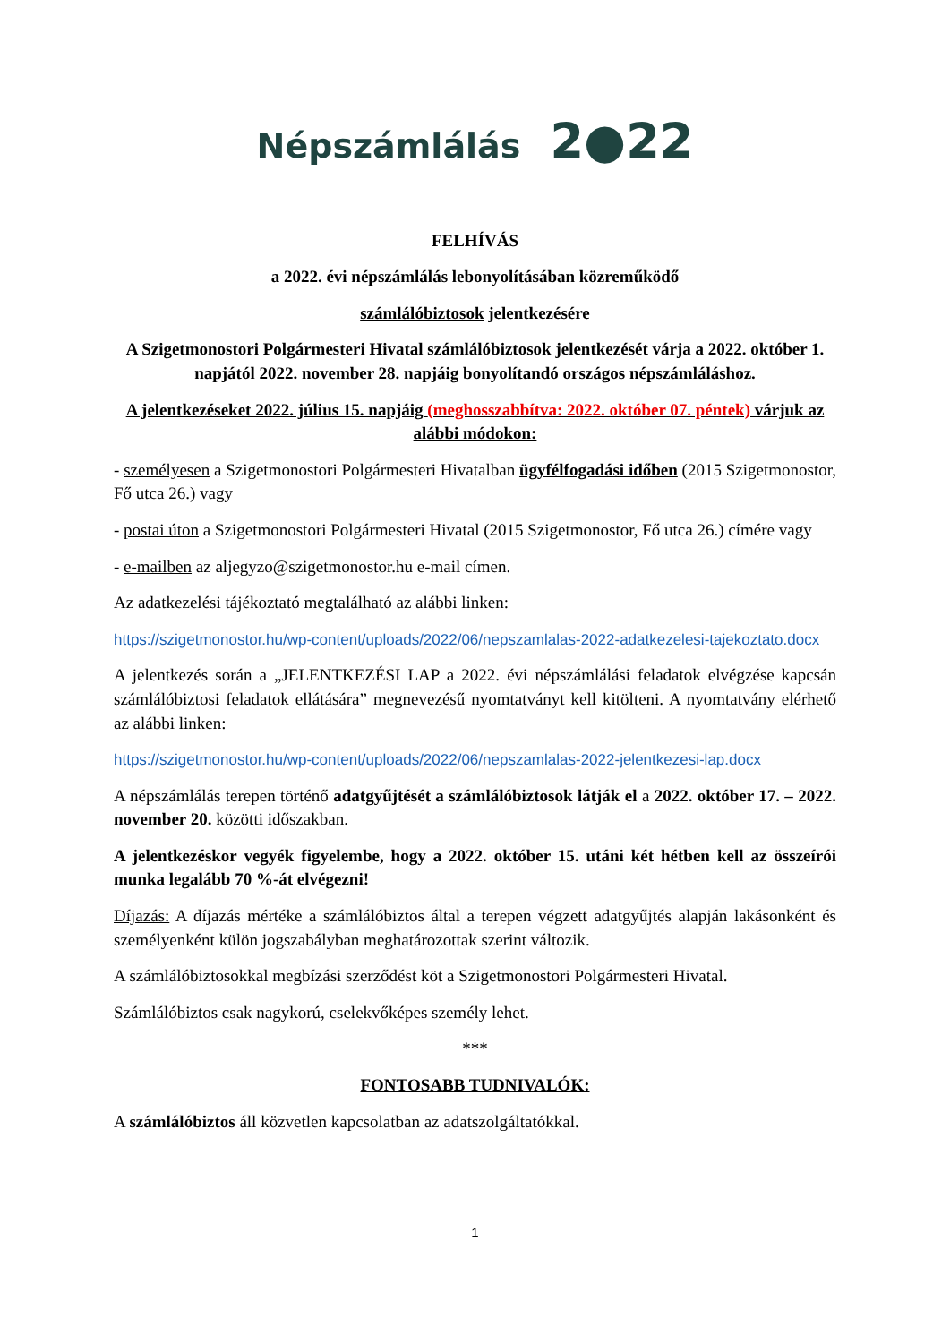Népszámlálás 2●22
FELHÍVÁS
a 2022. évi népszámlálás lebonyolításában közreműködő
számlálóbiztosok jelentkezésére
A Szigetmonostori Polgármesteri Hivatal számlálóbiztosok jelentkezését várja a 2022. október 1. napjától 2022. november 28. napjáig bonyolítandó országos népszámláláshoz.
A jelentkezéseket 2022. július 15. napjáig (meghosszabbítva: 2022. október 07. péntek) várjuk az alábbi módokon:
- személyesen a Szigetmonostori Polgármesteri Hivatalban ügyfélfogadási időben (2015 Szigetmonostor, Fő utca 26.) vagy
- postai úton a Szigetmonostori Polgármesteri Hivatal (2015 Szigetmonostor, Fő utca 26.) címére vagy
- e-mailben az aljegyzo@szigetmonostor.hu e-mail címen.
Az adatkezelési tájékoztató megtalálható az alábbi linken:
https://szigetmonostor.hu/wp-content/uploads/2022/06/nepszamlalas-2022-adatkezelesi-tajekoztato.docx
A jelentkezés során a „JELENTKEZÉSI LAP a 2022. évi népszámlálási feladatok elvégzése kapcsán számlálóbiztosi feladatok ellátására” megnevezésű nyomtatványt kell kitölteni. A nyomtatvány elérhető az alábbi linken:
https://szigetmonostor.hu/wp-content/uploads/2022/06/nepszamlalas-2022-jelentkezesi-lap.docx
A népszámlálás terepen történő adatgyűjtését a számlálóbiztosok látják el a 2022. október 17. – 2022. november 20. közötti időszakban.
A jelentkezéskor vegyék figyelembe, hogy a 2022. október 15. utáni két hétben kell az összeírói munka legalább 70 %-át elvégezni!
Díjazás: A díjazás mértéke a számlálóbiztos által a terepen végzett adatgyűjtés alapján lakásonként és személyenként külön jogszabályban meghatározottak szerint változik.
A számlálóbiztosokkal megbízási szerződést köt a Szigetmonostori Polgármesteri Hivatal.
Számlálóbiztos csak nagykorú, cselekvőképes személy lehet.
***
FONTOSABB TUDNIVALÓK:
A számlálóbiztos áll közvetlen kapcsolatban az adatszolgáltatókkal.
1